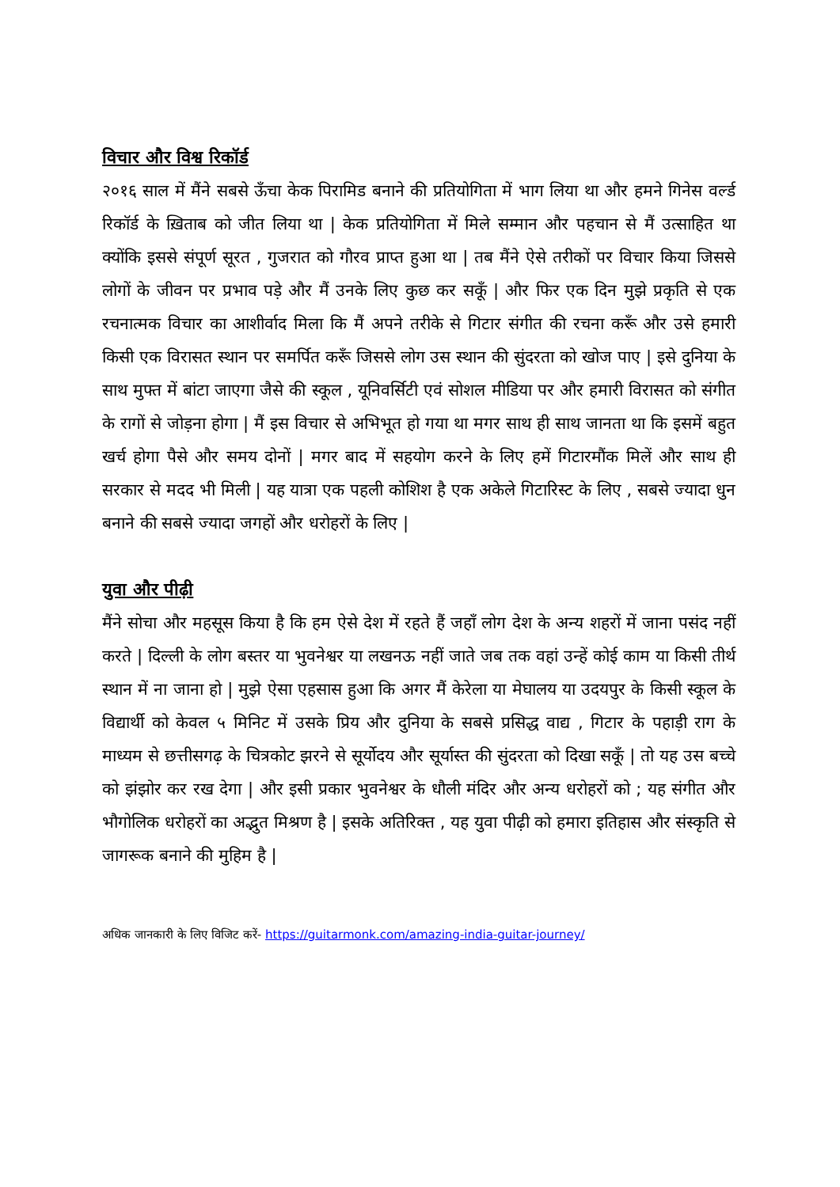विचार और विश्व रिकॉर्ड
२०१६ साल में मैंने सबसे ऊँचा केक पिरामिड बनाने की प्रतियोगिता में भाग लिया था और हमने गिनेस वर्ल्ड रिकॉर्ड के ख़िताब को जीत लिया था | केक प्रतियोगिता में मिले सम्मान और पहचान से मैं उत्साहित था क्योंकि इससे संपूर्ण सूरत , गुजरात को गौरव प्राप्त हुआ था | तब मैंने ऐसे तरीकों पर विचार किया जिससे लोगों के जीवन पर प्रभाव पड़े और मैं उनके लिए कुछ कर सकूँ | और फिर एक दिन मुझे प्रकृति से एक रचनात्मक विचार का आशीर्वाद मिला कि मैं अपने तरीके से गिटार संगीत की रचना करूँ और उसे हमारी किसी एक विरासत स्थान पर समर्पित करूँ जिससे लोग उस स्थान की सुंदरता को खोज पाए | इसे दुनिया के साथ मुफ्त में बांटा जाएगा जैसे की स्कूल , यूनिवर्सिटी एवं सोशल मीडिया पर और हमारी विरासत को संगीत के रागों से जोड़ना होगा | मैं इस विचार से अभिभूत हो गया था मगर साथ ही साथ जानता था कि इसमें बहुत खर्च होगा पैसे और समय दोनों | मगर बाद में सहयोग करने के लिए हमें गिटारमौंक मिलें और साथ ही सरकार से मदद भी मिली | यह यात्रा एक पहली कोशिश है एक अकेले गिटारिस्ट के लिए , सबसे ज्यादा धुन बनाने की सबसे ज्यादा जगहों और धरोहरों के लिए |
युवा और पीढ़ी
मैंने सोचा और महसूस किया है कि हम ऐसे देश में रहते हैं जहाँ लोग देश के अन्य शहरों में जाना पसंद नहीं करते | दिल्ली के लोग बस्तर या भुवनेश्वर या लखनऊ नहीं जाते जब तक वहां उन्हें कोई काम या किसी तीर्थ स्थान में ना जाना हो | मुझे ऐसा एहसास हुआ कि अगर मैं केरेला या मेघालय या उदयपुर के किसी स्कूल के विद्यार्थी को केवल ५ मिनिट में उसके प्रिय और दुनिया के सबसे प्रसिद्ध वाद्य , गिटार के पहाड़ी राग के माध्यम से छत्तीसगढ़ के चित्रकोट झरने से सूर्योदय और सूर्यास्त की सुंदरता को दिखा सकूँ | तो यह उस बच्चे को झंझोर कर रख देगा | और इसी प्रकार भुवनेश्वर के धौली मंदिर और अन्य धरोहरों को ; यह संगीत और भौगोलिक धरोहरों का अद्भुत मिश्रण है | इसके अतिरिक्त , यह युवा पीढ़ी को हमारा इतिहास और संस्कृति से जागरूक बनाने की मुहिम है |
अधिक जानकारी के लिए विजिट करें- https://guitarmonk.com/amazing-india-guitar-journey/